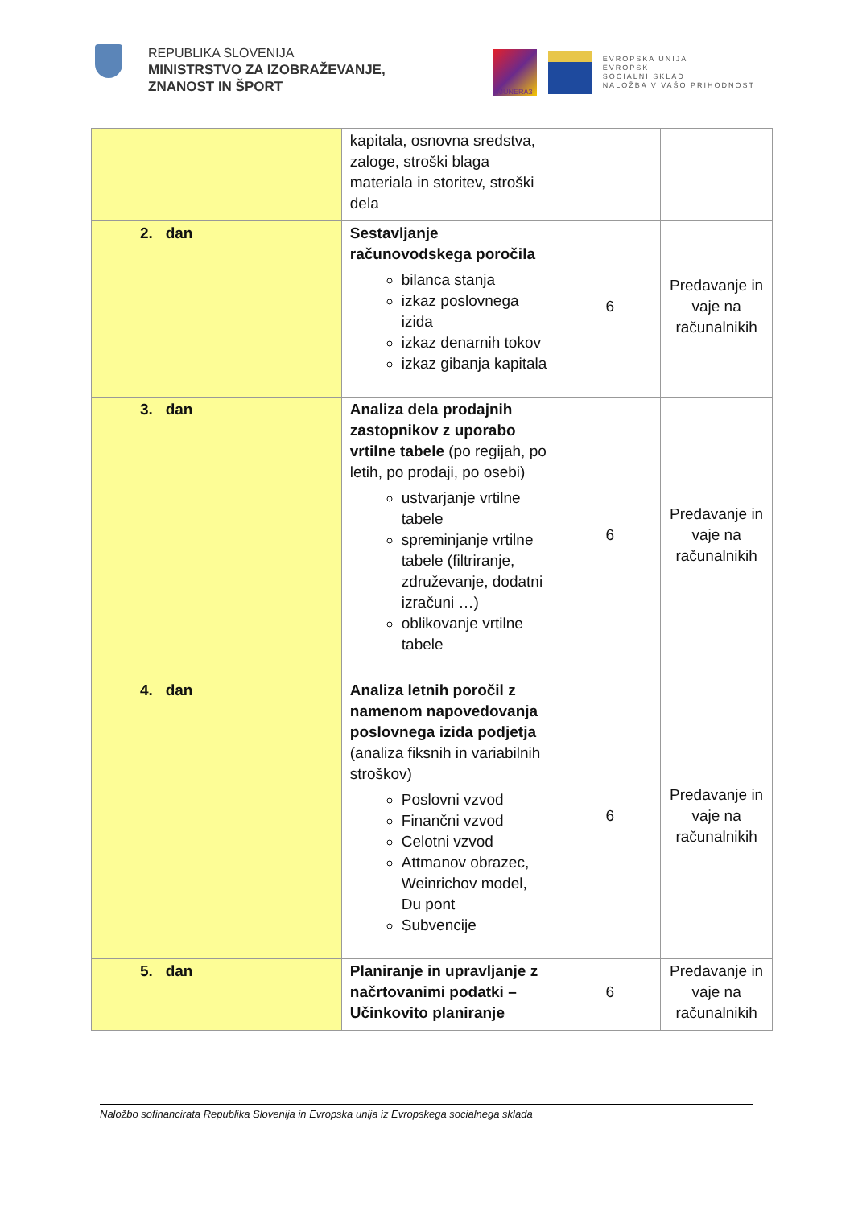REPUBLIKA SLOVENIJA
MINISTRSTVO ZA IZOBRAŽEVANJE,
ZNANOST IN ŠPORT
MUNERA3
EVROPSKA UNIJA
EVROPSKI
SOCIALNI SKLAD
NALOŽBA V VAŠO PRIHODNOST
| | kapitala, osnovna sredstva, zaloge, stroški blaga materiala in storitev, stroški dela | | |
| 2. dan | Sestavljanje računovodskega poročila bilanca stanja izkaz poslovnega izida izkaz denarnih tokov izkaz gibanja kapitala | 6 | Predavanje in vaje na računalnikih |
| 3. dan | Analiza dela prodajnih zastopnikov z uporabo vrtilne tabele (po regijah, po letih, po prodaji, po osebi) ustvarjanje vrtilne tabele spreminjanje vrtilne tabele (filtriranje, združevanje, dodatni izračuni …) oblikovanje vrtilne tabele | 6 | Predavanje in vaje na računalnikih |
| 4. dan | Analiza letnih poročil z namenom napovedovanja poslovnega izida podjetja (analiza fiksnih in variabilnih stroškov) Poslovni vzvod Finančni vzvod Celotni vzvod Attmanov obrazec, Weinrichov model, Du pont Subvencije | 6 | Predavanje in vaje na računalnikih |
| 5. dan | Planiranje in upravljanje z načrtovanimi podatki – Učinkovito planiranje | 6 | Predavanje in vaje na računalnikih |
Naložbo sofinancirata Republika Slovenija in Evropska unija iz Evropskega socialnega sklada